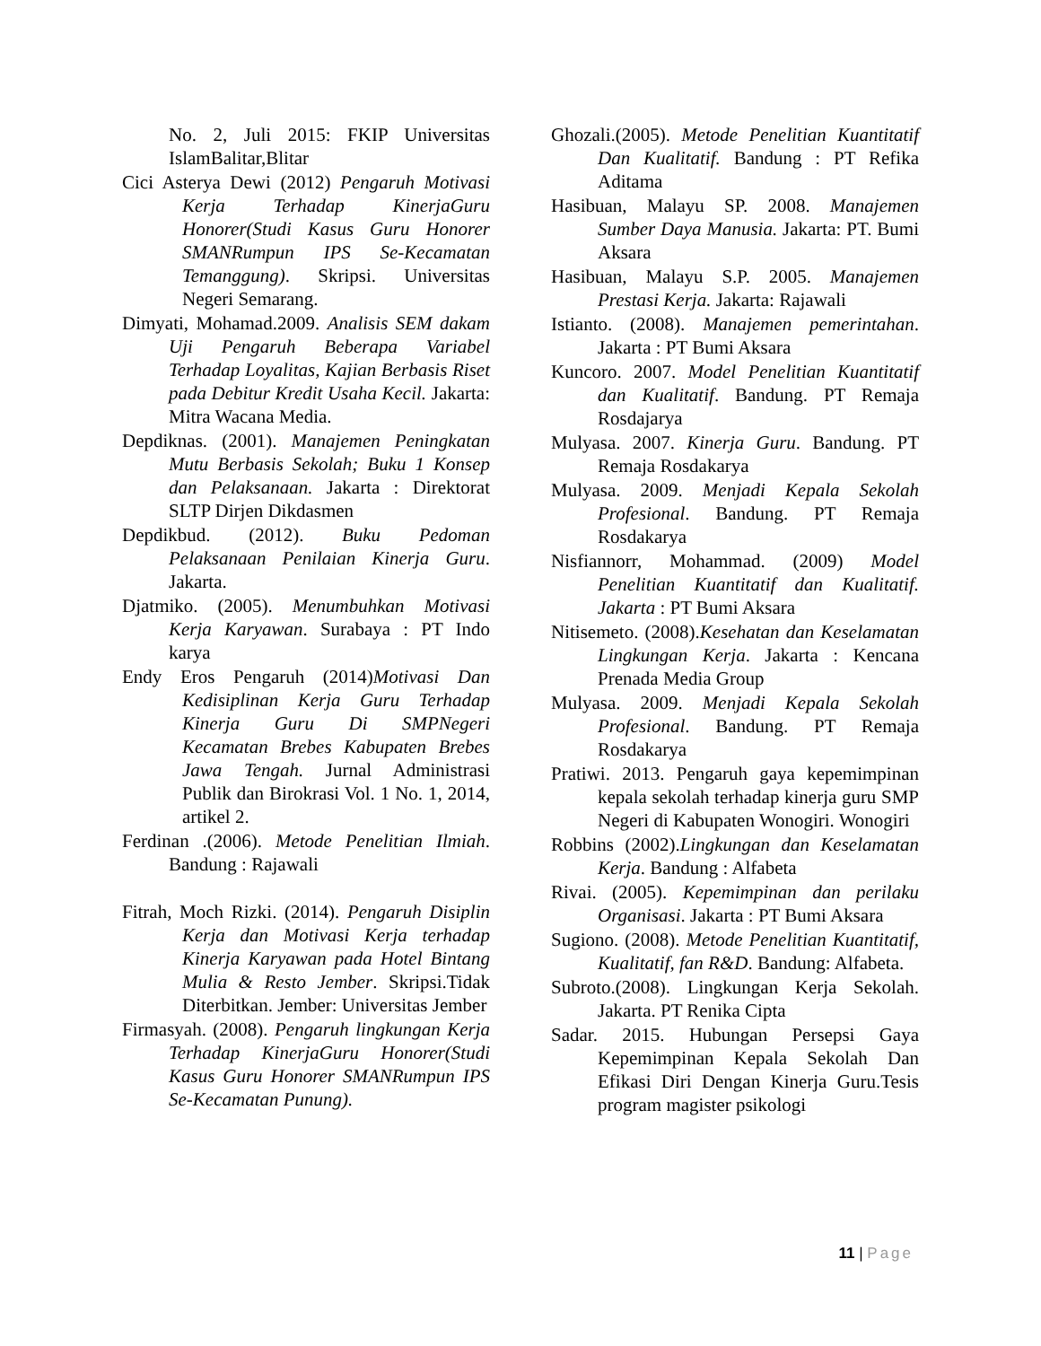No. 2, Juli 2015: FKIP Universitas IslamBalitar,Blitar
Cici Asterya Dewi (2012) Pengaruh Motivasi Kerja Terhadap KinerjaGuru Honorer(Studi Kasus Guru Honorer SMANRumpun IPS Se-Kecamatan Temanggung). Skripsi. Universitas Negeri Semarang.
Dimyati, Mohamad.2009. Analisis SEM dakam Uji Pengaruh Beberapa Variabel Terhadap Loyalitas, Kajian Berbasis Riset pada Debitur Kredit Usaha Kecil. Jakarta: Mitra Wacana Media.
Depdiknas. (2001). Manajemen Peningkatan Mutu Berbasis Sekolah; Buku 1 Konsep dan Pelaksanaan. Jakarta : Direktorat SLTP Dirjen Dikdasmen
Depdikbud. (2012). Buku Pedoman Pelaksanaan Penilaian Kinerja Guru. Jakarta.
Djatmiko. (2005). Menumbuhkan Motivasi Kerja Karyawan. Surabaya : PT Indo karya
Endy Eros Pengaruh (2014)Motivasi Dan Kedisiplinan Kerja Guru Terhadap Kinerja Guru Di SMPNegeri Kecamatan Brebes Kabupaten Brebes Jawa Tengah. Jurnal Administrasi Publik dan Birokrasi Vol. 1 No. 1, 2014, artikel 2.
Ferdinan .(2006). Metode Penelitian Ilmiah. Bandung : Rajawali
Fitrah, Moch Rizki. (2014). Pengaruh Disiplin Kerja dan Motivasi Kerja terhadap Kinerja Karyawan pada Hotel Bintang Mulia & Resto Jember. Skripsi.Tidak Diterbitkan. Jember: Universitas Jember
Firmasyah. (2008). Pengaruh lingkungan Kerja Terhadap KinerjaGuru Honorer(Studi Kasus Guru Honorer SMANRumpun IPS Se-Kecamatan Punung).
Ghozali.(2005). Metode Penelitian Kuantitatif Dan Kualitatif. Bandung : PT Refika Aditama
Hasibuan, Malayu SP. 2008. Manajemen Sumber Daya Manusia. Jakarta: PT. Bumi Aksara
Hasibuan, Malayu S.P. 2005. Manajemen Prestasi Kerja. Jakarta: Rajawali
Istianto. (2008). Manajemen pemerintahan. Jakarta : PT Bumi Aksara
Kuncoro. 2007. Model Penelitian Kuantitatif dan Kualitatif. Bandung. PT Remaja Rosdajarya
Mulyasa. 2007. Kinerja Guru. Bandung. PT Remaja Rosdakarya
Mulyasa. 2009. Menjadi Kepala Sekolah Profesional. Bandung. PT Remaja Rosdakarya
Nisfiannorr, Mohammad. (2009) Model Penelitian Kuantitatif dan Kualitatif. Jakarta : PT Bumi Aksara
Nitisemeto. (2008).Kesehatan dan Keselamatan Lingkungan Kerja. Jakarta : Kencana Prenada Media Group
Mulyasa. 2009. Menjadi Kepala Sekolah Profesional. Bandung. PT Remaja Rosdakarya
Pratiwi. 2013. Pengaruh gaya kepemimpinan kepala sekolah terhadap kinerja guru SMP Negeri di Kabupaten Wonogiri. Wonogiri
Robbins (2002).Lingkungan dan Keselamatan Kerja. Bandung : Alfabeta
Rivai. (2005). Kepemimpinan dan perilaku Organisasi. Jakarta : PT Bumi Aksara
Sugiono. (2008). Metode Penelitian Kuantitatif, Kualitatif, fan R&D. Bandung: Alfabeta.
Subroto.(2008). Lingkungan Kerja Sekolah. Jakarta. PT Renika Cipta
Sadar. 2015. Hubungan Persepsi Gaya Kepemimpinan Kepala Sekolah Dan Efikasi Diri Dengan Kinerja Guru.Tesis program magister psikologi
11 | Page